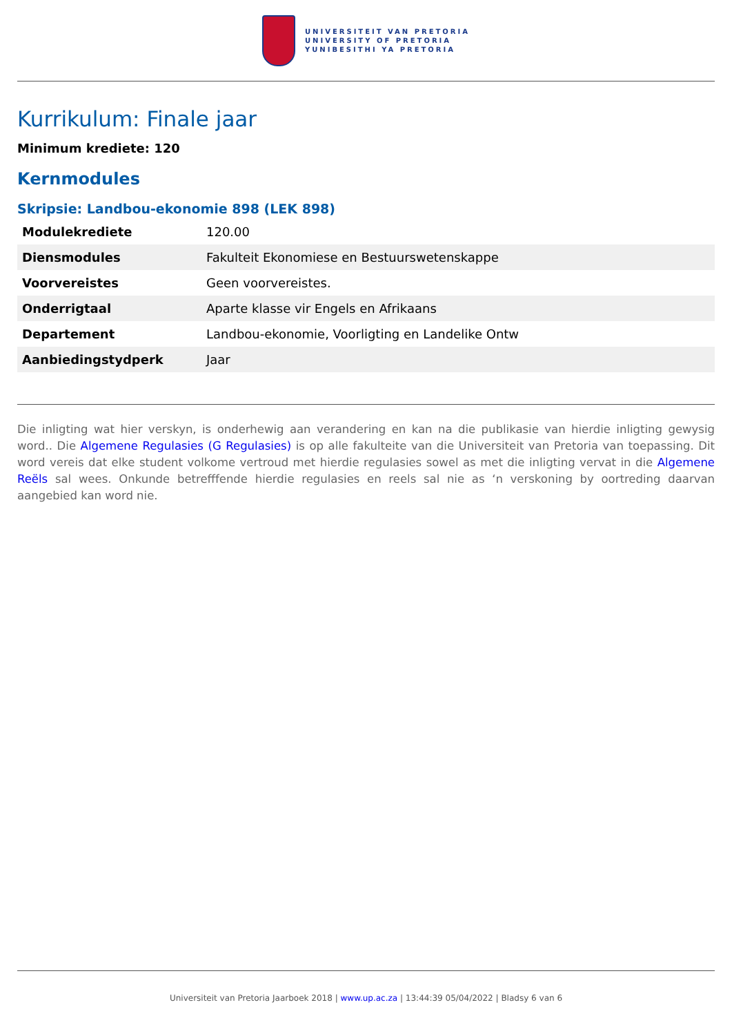UNIVERSITEIT VAN PRETORIA
UNIVERSITY OF PRETORIA
YUNIBESITHI YA PRETORIA
Kurrikulum: Finale jaar
Minimum krediete: 120
Kernmodules
Skripsie: Landbou-ekonomie 898 (LEK 898)
| Modulekrediete | 120.00 |
| Diensmodules | Fakulteit Ekonomiese en Bestuurswetenskappe |
| Voorvereistes | Geen voorvereistes. |
| Onderrigtaal | Aparte klasse vir Engels en Afrikaans |
| Departement | Landbou-ekonomie, Voorligting en Landelike Ontw |
| Aanbiedingstydperk | Jaar |
Die inligting wat hier verskyn, is onderhewig aan verandering en kan na die publikasie van hierdie inligting gewysig word.. Die Algemene Regulasies (G Regulasies) is op alle fakulteite van die Universiteit van Pretoria van toepassing. Dit word vereis dat elke student volkome vertroud met hierdie regulasies sowel as met die inligting vervat in die Algemene Reëls sal wees. Onkunde betrefffende hierdie regulasies en reels sal nie as ‘n verskoning by oortreding daarvan aangebied kan word nie.
Universiteit van Pretoria Jaarboek 2018 | www.up.ac.za | 13:44:39 05/04/2022 | Bladsy 6 van 6